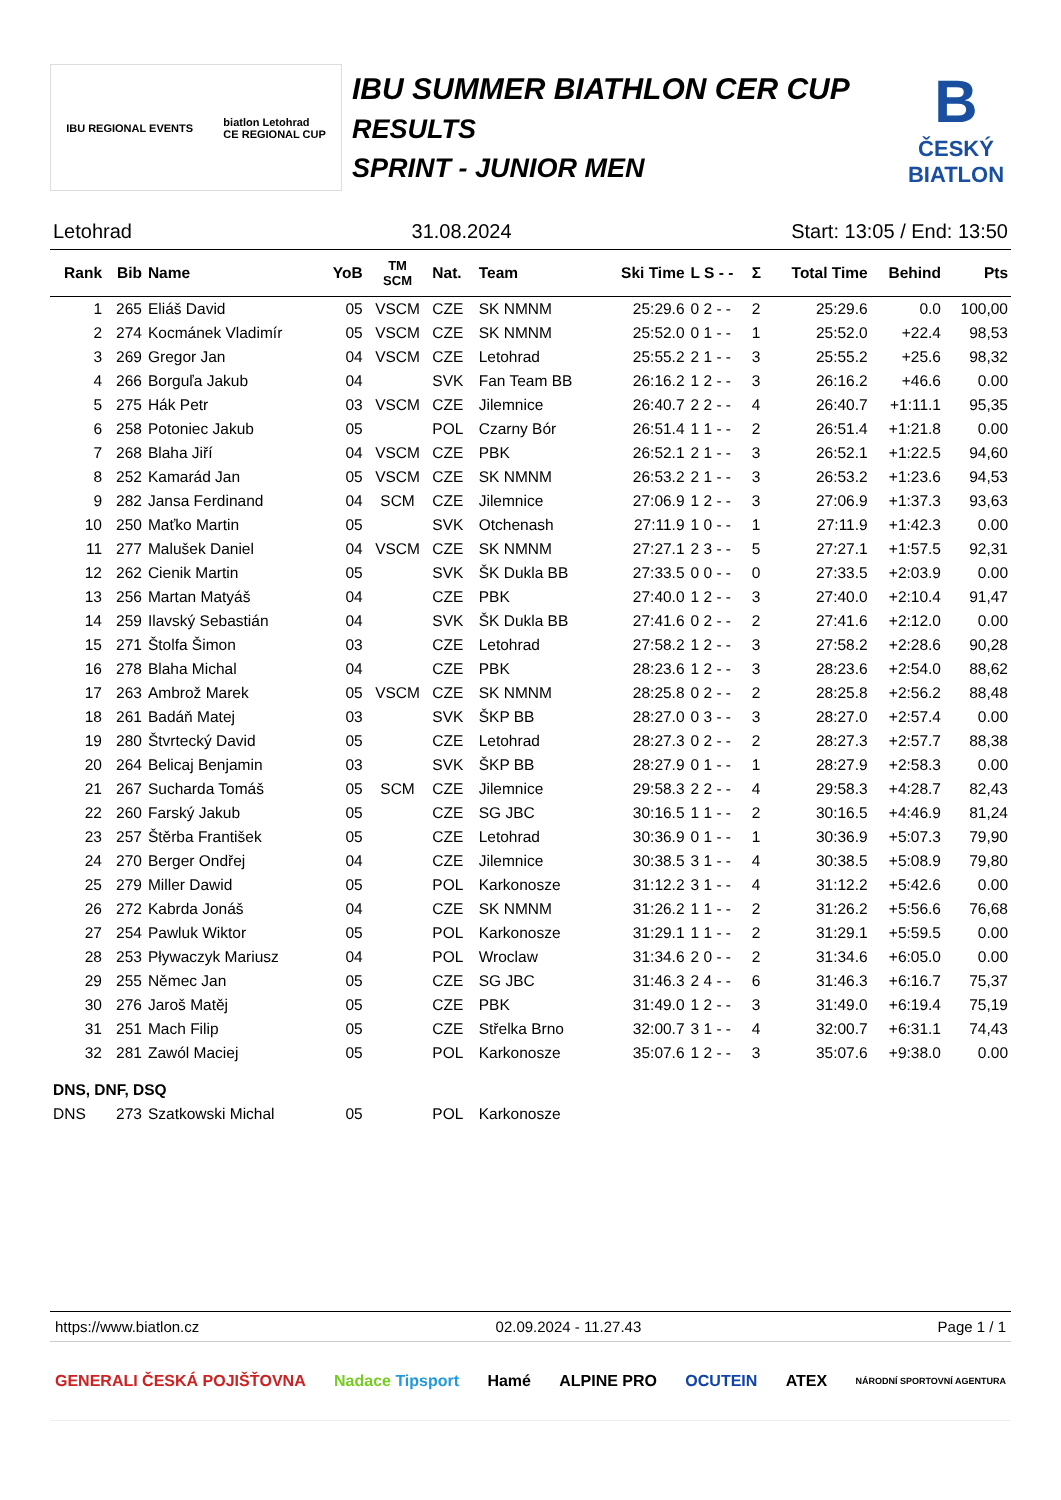IBU REGIONAL EVENTS biatlon Letohrad
CE REGIONAL CUP
IBU SUMMER BIATHLON CER CUP
RESULTS
SPRINT - JUNIOR MEN
B
ČESKÝ
BIATLON
Letohrad 31.08.2024 Start: 13:05 / End: 13:50
| Rank | Bib | Name | YoB | TM SCM | Nat. | Team | Ski Time | L S - - | Σ | Total Time | Behind | Pts |
| --- | --- | --- | --- | --- | --- | --- | --- | --- | --- | --- | --- | --- |
| 1 | 265 | Eliáš David | 05 | VSCM | CZE | SK NMNM | 25:29.6 | 0 2 - - | 2 | 25:29.6 | 0.0 | 100,00 |
| 2 | 274 | Kocmánek Vladimír | 05 | VSCM | CZE | SK NMNM | 25:52.0 | 0 1 - - | 1 | 25:52.0 | +22.4 | 98,53 |
| 3 | 269 | Gregor Jan | 04 | VSCM | CZE | Letohrad | 25:55.2 | 2 1 - - | 3 | 25:55.2 | +25.6 | 98,32 |
| 4 | 266 | Borguľa Jakub | 04 | | SVK | Fan Team BB | 26:16.2 | 1 2 - - | 3 | 26:16.2 | +46.6 | 0.00 |
| 5 | 275 | Hák Petr | 03 | VSCM | CZE | Jilemnice | 26:40.7 | 2 2 - - | 4 | 26:40.7 | +1:11.1 | 95,35 |
| 6 | 258 | Potoniec Jakub | 05 | | POL | Czarny Bór | 26:51.4 | 1 1 - - | 2 | 26:51.4 | +1:21.8 | 0.00 |
| 7 | 268 | Blaha Jiří | 04 | VSCM | CZE | PBK | 26:52.1 | 2 1 - - | 3 | 26:52.1 | +1:22.5 | 94,60 |
| 8 | 252 | Kamarád Jan | 05 | VSCM | CZE | SK NMNM | 26:53.2 | 2 1 - - | 3 | 26:53.2 | +1:23.6 | 94,53 |
| 9 | 282 | Jansa Ferdinand | 04 | SCM | CZE | Jilemnice | 27:06.9 | 1 2 - - | 3 | 27:06.9 | +1:37.3 | 93,63 |
| 10 | 250 | Maťko Martin | 05 | | SVK | Otchenash | 27:11.9 | 1 0 - - | 1 | 27:11.9 | +1:42.3 | 0.00 |
| 11 | 277 | Malušek Daniel | 04 | VSCM | CZE | SK NMNM | 27:27.1 | 2 3 - - | 5 | 27:27.1 | +1:57.5 | 92,31 |
| 12 | 262 | Cienik Martin | 05 | | SVK | ŠK Dukla BB | 27:33.5 | 0 0 - - | 0 | 27:33.5 | +2:03.9 | 0.00 |
| 13 | 256 | Martan Matyáš | 04 | | CZE | PBK | 27:40.0 | 1 2 - - | 3 | 27:40.0 | +2:10.4 | 91,47 |
| 14 | 259 | Ilavský Sebastián | 04 | | SVK | ŠK Dukla BB | 27:41.6 | 0 2 - - | 2 | 27:41.6 | +2:12.0 | 0.00 |
| 15 | 271 | Štolfa Šimon | 03 | | CZE | Letohrad | 27:58.2 | 1 2 - - | 3 | 27:58.2 | +2:28.6 | 90,28 |
| 16 | 278 | Blaha Michal | 04 | | CZE | PBK | 28:23.6 | 1 2 - - | 3 | 28:23.6 | +2:54.0 | 88,62 |
| 17 | 263 | Ambrož Marek | 05 | VSCM | CZE | SK NMNM | 28:25.8 | 0 2 - - | 2 | 28:25.8 | +2:56.2 | 88,48 |
| 18 | 261 | Badáň Matej | 03 | | SVK | ŠKP BB | 28:27.0 | 0 3 - - | 3 | 28:27.0 | +2:57.4 | 0.00 |
| 19 | 280 | Štvrtecký David | 05 | | CZE | Letohrad | 28:27.3 | 0 2 - - | 2 | 28:27.3 | +2:57.7 | 88,38 |
| 20 | 264 | Belicaj Benjamin | 03 | | SVK | ŠKP BB | 28:27.9 | 0 1 - - | 1 | 28:27.9 | +2:58.3 | 0.00 |
| 21 | 267 | Sucharda Tomáš | 05 | SCM | CZE | Jilemnice | 29:58.3 | 2 2 - - | 4 | 29:58.3 | +4:28.7 | 82,43 |
| 22 | 260 | Farský Jakub | 05 | | CZE | SG JBC | 30:16.5 | 1 1 - - | 2 | 30:16.5 | +4:46.9 | 81,24 |
| 23 | 257 | Štěrba František | 05 | | CZE | Letohrad | 30:36.9 | 0 1 - - | 1 | 30:36.9 | +5:07.3 | 79,90 |
| 24 | 270 | Berger Ondřej | 04 | | CZE | Jilemnice | 30:38.5 | 3 1 - - | 4 | 30:38.5 | +5:08.9 | 79,80 |
| 25 | 279 | Miller Dawid | 05 | | POL | Karkonosze | 31:12.2 | 3 1 - - | 4 | 31:12.2 | +5:42.6 | 0.00 |
| 26 | 272 | Kabrda Jonáš | 04 | | CZE | SK NMNM | 31:26.2 | 1 1 - - | 2 | 31:26.2 | +5:56.6 | 76,68 |
| 27 | 254 | Pawluk Wiktor | 05 | | POL | Karkonosze | 31:29.1 | 1 1 - - | 2 | 31:29.1 | +5:59.5 | 0.00 |
| 28 | 253 | Pływaczyk Mariusz | 04 | | POL | Wroclaw | 31:34.6 | 2 0 - - | 2 | 31:34.6 | +6:05.0 | 0.00 |
| 29 | 255 | Němec Jan | 05 | | CZE | SG JBC | 31:46.3 | 2 4 - - | 6 | 31:46.3 | +6:16.7 | 75,37 |
| 30 | 276 | Jaroš Matěj | 05 | | CZE | PBK | 31:49.0 | 1 2 - - | 3 | 31:49.0 | +6:19.4 | 75,19 |
| 31 | 251 | Mach Filip | 05 | | CZE | Střelka Brno | 32:00.7 | 3 1 - - | 4 | 32:00.7 | +6:31.1 | 74,43 |
| 32 | 281 | Zawól Maciej | 05 | | POL | Karkonosze | 35:07.6 | 1 2 - - | 3 | 35:07.6 | +9:38.0 | 0.00 |
| DNS, DNF, DSQ | | | | | | | | | | | | |
| DNS | 273 | Szatkowski Michal | 05 | | POL | Karkonosze | | | | | | |
https://www.biatlon.cz 02.09.2024 - 11.27.43 Page 1 / 1
GENERALI ČESKÁ POJIŠŤOVNA Nadace Tipsport Hamé ALPINE PRO OCUTEIN ATEX NÁRODNÍ SPORTOVNÍ AGENTURA